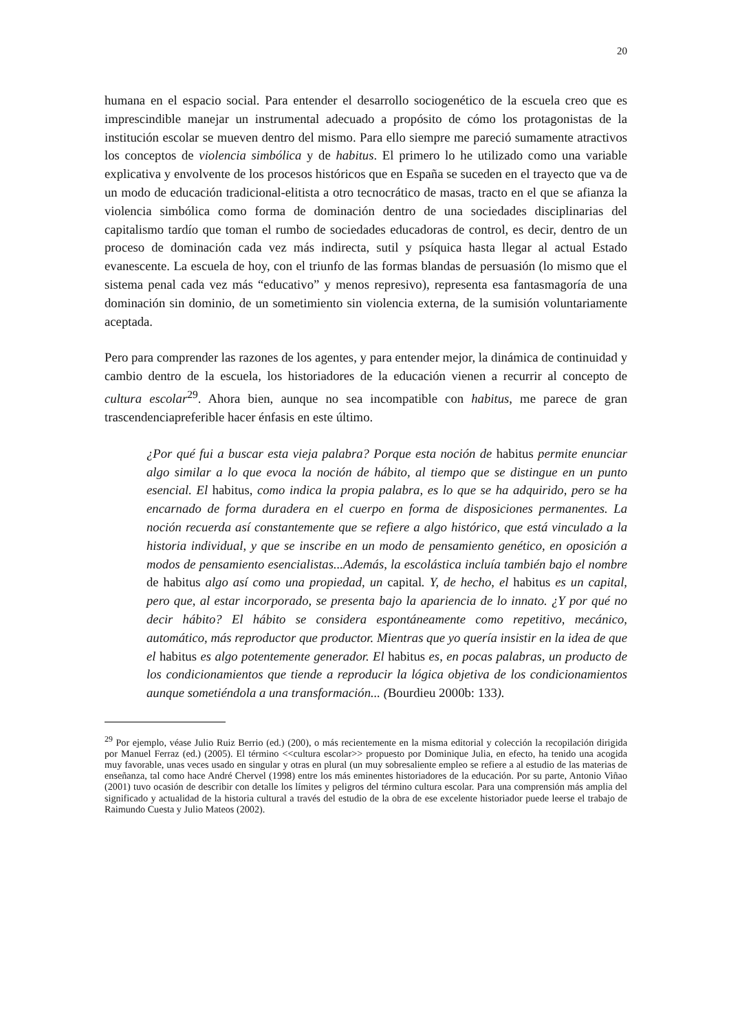20
humana en el espacio social. Para entender el desarrollo sociogenético de la escuela creo que es imprescindible manejar un instrumental adecuado a propósito de cómo los protagonistas de la institución escolar se mueven dentro del mismo. Para ello siempre me pareció sumamente atractivos los conceptos de violencia simbólica y de habitus. El primero lo he utilizado como una variable explicativa y envolvente de los procesos históricos que en España se suceden en el trayecto que va de un modo de educación tradicional-elitista a otro tecnocrático de masas, tracto en el que se afianza la violencia simbólica como forma de dominación dentro de una sociedades disciplinarias del capitalismo tardío que toman el rumbo de sociedades educadoras de control, es decir, dentro de un proceso de dominación cada vez más indirecta, sutil y psíquica hasta llegar al actual Estado evanescente. La escuela de hoy, con el triunfo de las formas blandas de persuasión (lo mismo que el sistema penal cada vez más “educativo” y menos represivo), representa esa fantasmagoría de una dominación sin dominio, de un sometimiento sin violencia externa, de la sumisión voluntariamente aceptada.
Pero para comprender las razones de los agentes, y para entender mejor, la dinámica de continuidad y cambio dentro de la escuela, los historiadores de la educación vienen a recurrir al concepto de cultura escolar<sup>29</sup>. Ahora bien, aunque no sea incompatible con habitus, me parece de gran trascendenciapreferible hacer énfasis en este último.
¿Por qué fui a buscar esta vieja palabra? Porque esta noción de habitus permite enunciar algo similar a lo que evoca la noción de hábito, al tiempo que se distingue en un punto esencial. El habitus, como indica la propia palabra, es lo que se ha adquirido, pero se ha encarnado de forma duradera en el cuerpo en forma de disposiciones permanentes. La noción recuerda así constantemente que se refiere a algo histórico, que está vinculado a la historia individual, y que se inscribe en un modo de pensamiento genético, en oposición a modos de pensamiento esencialistas...Además, la escolástica incluía también bajo el nombre de habitus algo así como una propiedad, un capital. Y, de hecho, el habitus es un capital, pero que, al estar incorporado, se presenta bajo la apariencia de lo innato. ¿Y por qué no decir hábito? El hábito se considera espontáneamente como repetitivo, mecánico, automático, más reproductor que productor. Mientras que yo quería insistir en la idea de que el habitus es algo potentemente generador. El habitus es, en pocas palabras, un producto de los condicionamientos que tiende a reproducir la lógica objetiva de los condicionamientos aunque sometiéndola a una transformación... (Bourdieu 2000b: 133).
<sup>29</sup> Por ejemplo, véase Julio Ruiz Berrio (ed.) (200), o más recientemente en la misma editorial y colección la recopilación dirigida por Manuel Ferraz (ed.) (2005). El término <<cultura escolar>> propuesto por Dominique Julia, en efecto, ha tenido una acogida muy favorable, unas veces usado en singular y otras en plural (un muy sobresaliente empleo se refiere a al estudio de las materias de enseñanza, tal como hace André Chervel (1998) entre los más eminentes historiadores de la educación. Por su parte, Antonio Viñao (2001) tuvo ocasión de describir con detalle los límites y peligros del término cultura escolar. Para una comprensión más amplia del significado y actualidad de la historia cultural a través del estudio de la obra de ese excelente historiador puede leerse el trabajo de Raimundo Cuesta y Julio Mateos (2002).